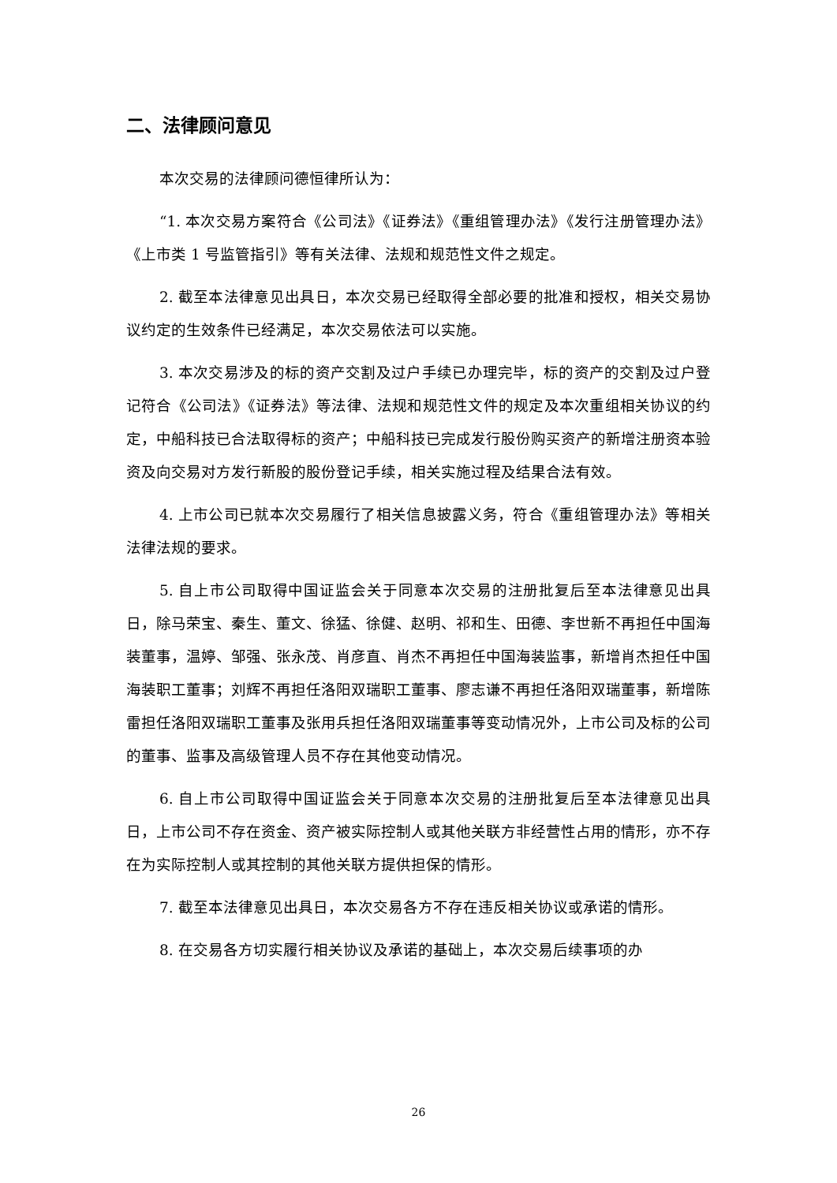二、法律顾问意见
本次交易的法律顾问德恒律所认为：
“1. 本次交易方案符合《公司法》《证券法》《重组管理办法》《发行注册管理办法》《上市类 1 号监管指引》等有关法律、法规和规范性文件之规定。
2. 截至本法律意见出具日，本次交易已经取得全部必要的批准和授权，相关交易协议约定的生效条件已经满足，本次交易依法可以实施。
3. 本次交易涉及的标的资产交割及过户手续已办理完毕，标的资产的交割及过户登记符合《公司法》《证券法》等法律、法规和规范性文件的规定及本次重组相关协议的约定，中船科技已合法取得标的资产；中船科技已完成发行股份购买资产的新增注册资本验资及向交易对方发行新股的股份登记手续，相关实施过程及结果合法有效。
4. 上市公司已就本次交易履行了相关信息披露义务，符合《重组管理办法》等相关法律法规的要求。
5. 自上市公司取得中国证监会关于同意本次交易的注册批复后至本法律意见出具日，除马荣宝、秦生、董文、徐猛、徐健、赵明、祁和生、田德、李世新不再担任中国海装董事，温婷、邹强、张永茂、肖彦直、肖杰不再担任中国海装监事，新增肖杰担任中国海装职工董事；刘辉不再担任洛阳双瑞职工董事、廖志谦不再担任洛阳双瑞董事，新增陈雷担任洛阳双瑞职工董事及张用兵担任洛阳双瑞董事等变动情况外，上市公司及标的公司的董事、监事及高级管理人员不存在其他变动情况。
6. 自上市公司取得中国证监会关于同意本次交易的注册批复后至本法律意见出具日，上市公司不存在资金、资产被实际控制人或其他关联方非经营性占用的情形，亦不存在为实际控制人或其控制的其他关联方提供担保的情形。
7. 截至本法律意见出具日，本次交易各方不存在违反相关协议或承诺的情形。
8. 在交易各方切实履行相关协议及承诺的基础上，本次交易后续事项的办
26